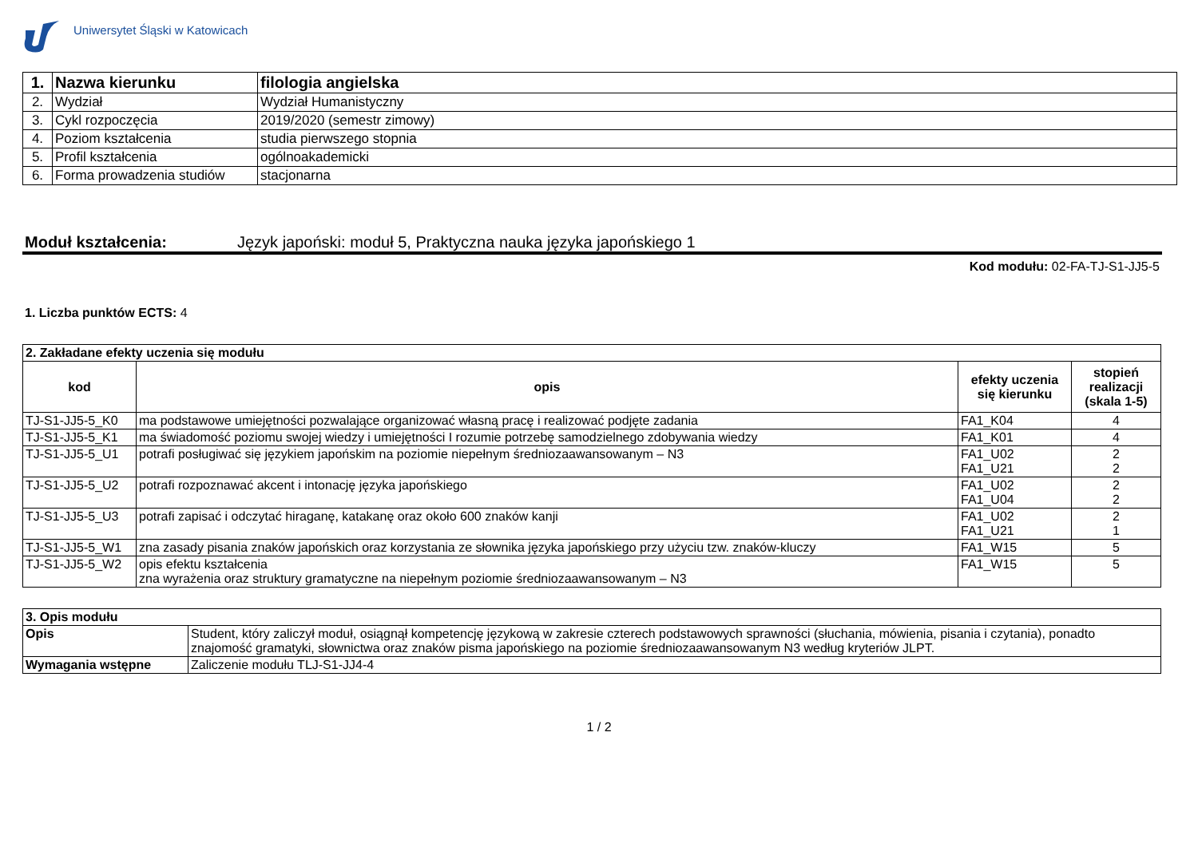Uniwersytet Śląski w Katowicach
| 1. | Nazwa kierunku | filologia angielska |
| 2. | Wydział | Wydział Humanistyczny |
| 3. | Cykl rozpoczęcia | 2019/2020 (semestr zimowy) |
| 4. | Poziom kształcenia | studia pierwszego stopnia |
| 5. | Profil kształcenia | ogólnoakademicki |
| 6. | Forma prowadzenia studiów | stacjonarna |
Moduł kształcenia: Język japoński: moduł 5, Praktyczna nauka języka japońskiego 1
Kod modułu: 02-FA-TJ-S1-JJ5-5
1. Liczba punktów ECTS: 4
| 2. Zakładane efekty uczenia się modułu | | | |
| kod | opis | efekty uczenia się kierunku | stopień realizacji (skala 1-5) |
| TJ-S1-JJ5-5_K0 | ma podstawowe umiejętności pozwalające organizować własną pracę i realizować podjęte zadania | FA1_K04 | 4 |
| TJ-S1-JJ5-5_K1 | ma świadomość poziomu swojej wiedzy i umiejętności I rozumie potrzebę samodzielnego zdobywania wiedzy | FA1_K01 | 4 |
| TJ-S1-JJ5-5_U1 | potrafi posługiwać się językiem japońskim na poziomie niepełnym średniozaawansowanym – N3 | FA1_U02 FA1_U21 | 2 2 |
| TJ-S1-JJ5-5_U2 | potrafi rozpoznawać akcent i intonację języka japońskiego | FA1_U02 FA1_U04 | 2 2 |
| TJ-S1-JJ5-5_U3 | potrafi zapisać i odczytać hiraganę, katakanę oraz około 600 znaków kanji | FA1_U02 FA1_U21 | 2 1 |
| TJ-S1-JJ5-5_W1 | zna zasady pisania znaków japońskich oraz korzystania ze słownika języka japońskiego przy użyciu tzw. znaków-kluczy | FA1_W15 | 5 |
| TJ-S1-JJ5-5_W2 | opis efektu kształcenia zna wyrażenia oraz struktury gramatyczne na niepełnym poziomie średniozaawansowanym – N3 | FA1_W15 | 5 |
| 3. Opis modułu | |
| Opis | Student, który zaliczył moduł, osiągnął kompetencję językową w zakresie czterech podstawowych sprawności (słuchania, mówienia, pisania i czytania), ponadto znajomość gramatyki, słownictwa oraz znaków pisma japońskiego na poziomie średniozaawansowanym N3 według kryteriów JLPT. |
| Wymagania wstępne | Zaliczenie modułu TLJ-S1-JJ4-4 |
1 / 2